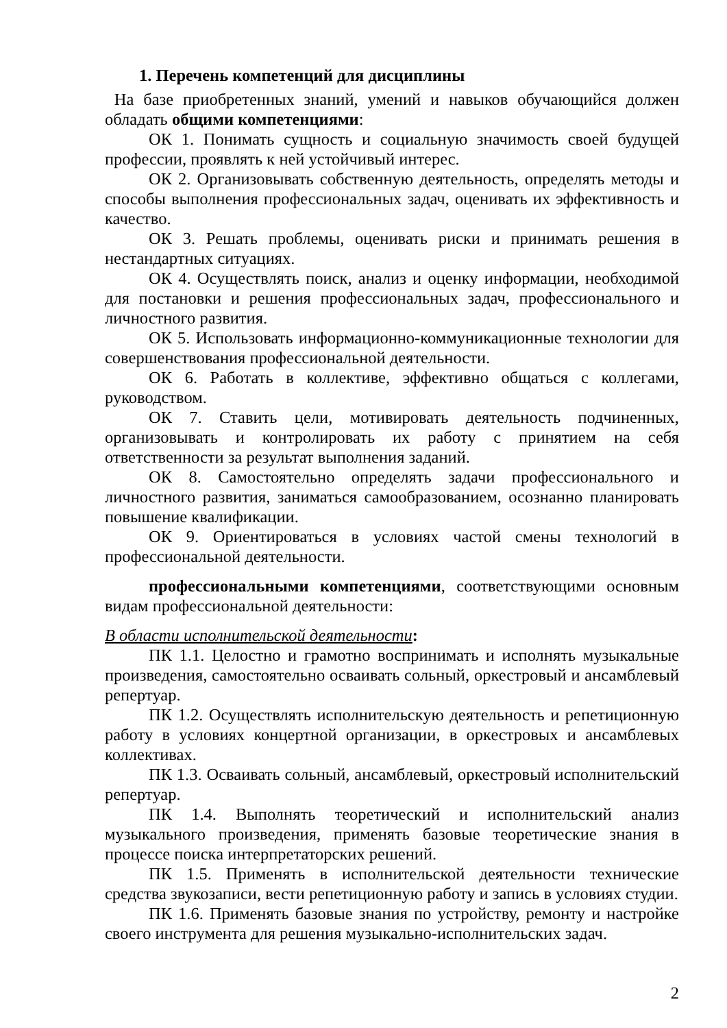1. Перечень компетенций для дисциплины
На базе приобретенных знаний, умений и навыков обучающийся должен обладать общими компетенциями:
ОК 1. Понимать сущность и социальную значимость своей будущей профессии, проявлять к ней устойчивый интерес.
ОК 2. Организовывать собственную деятельность, определять методы и способы выполнения профессиональных задач, оценивать их эффективность и качество.
ОК 3. Решать проблемы, оценивать риски и принимать решения в нестандартных ситуациях.
ОК 4. Осуществлять поиск, анализ и оценку информации, необходимой для постановки и решения профессиональных задач, профессионального и личностного развития.
ОК 5. Использовать информационно-коммуникационные технологии для совершенствования профессиональной деятельности.
ОК 6. Работать в коллективе, эффективно общаться с коллегами, руководством.
ОК 7. Ставить цели, мотивировать деятельность подчиненных, организовывать и контролировать их работу с принятием на себя ответственности за результат выполнения заданий.
ОК 8. Самостоятельно определять задачи профессионального и личностного развития, заниматься самообразованием, осознанно планировать повышение квалификации.
ОК 9. Ориентироваться в условиях частой смены технологий в профессиональной деятельности.
профессиональными компетенциями, соответствующими основным видам профессиональной деятельности:
В области исполнительской деятельности:
ПК 1.1. Целостно и грамотно воспринимать и исполнять музыкальные произведения, самостоятельно осваивать сольный, оркестровый и ансамблевый репертуар.
ПК 1.2. Осуществлять исполнительскую деятельность и репетиционную работу в условиях концертной организации, в оркестровых и ансамблевых коллективах.
ПК 1.3. Осваивать сольный, ансамблевый, оркестровый исполнительский репертуар.
ПК 1.4. Выполнять теоретический и исполнительский анализ музыкального произведения, применять базовые теоретические знания в процессе поиска интерпретаторских решений.
ПК 1.5. Применять в исполнительской деятельности технические средства звукозаписи, вести репетиционную работу и запись в условиях студии.
ПК 1.6. Применять базовые знания по устройству, ремонту и настройке своего инструмента для решения музыкально-исполнительских задач.
2